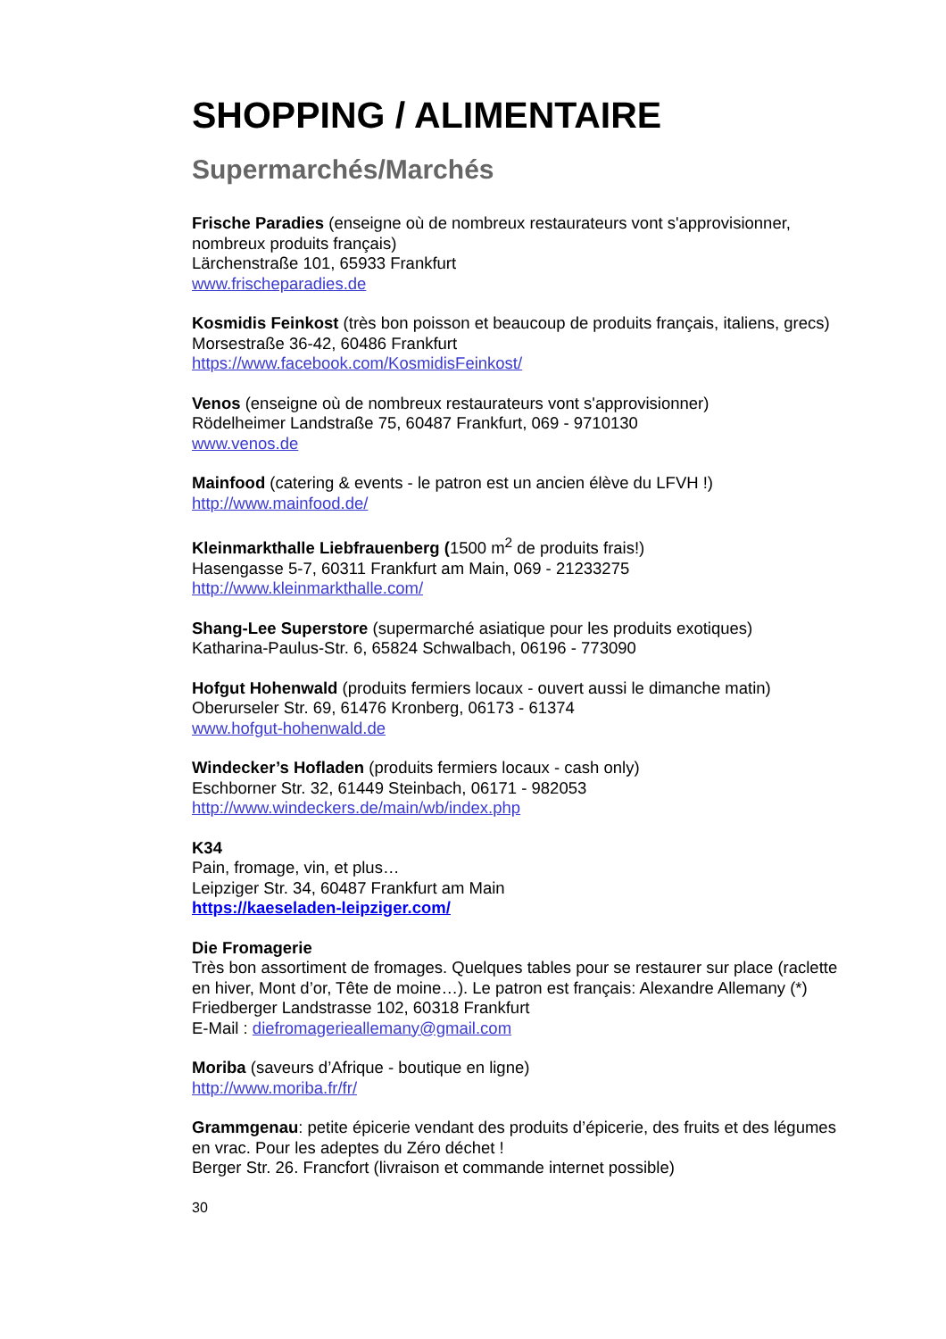SHOPPING / ALIMENTAIRE
Supermarchés/Marchés
Frische Paradies (enseigne où de nombreux restaurateurs vont s'approvisionner, nombreux produits français)
Lärchenstraße 101, 65933 Frankfurt
www.frischeparadies.de
Kosmidis Feinkost (très bon poisson et beaucoup de produits français, italiens, grecs)
Morsestraße 36-42, 60486 Frankfurt
https://www.facebook.com/KosmidisFeinkost/
Venos (enseigne où de nombreux restaurateurs vont s'approvisionner)
Rödelheimer Landstraße 75, 60487 Frankfurt, 069 - 9710130
www.venos.de
Mainfood (catering & events - le patron est un ancien élève du LFVH !)
http://www.mainfood.de/
Kleinmarkthalle Liebfrauenberg (1500 m<sup>2</sup> de produits frais!)
Hasengasse 5-7, 60311 Frankfurt am Main, 069 - 21233275
http://www.kleinmarkthalle.com/
Shang-Lee Superstore (supermarché asiatique pour les produits exotiques)
Katharina-Paulus-Str. 6, 65824 Schwalbach, 06196 - 773090
Hofgut Hohenwald (produits fermiers locaux - ouvert aussi le dimanche matin)
Oberurseler Str. 69, 61476 Kronberg, 06173 - 61374
www.hofgut-hohenwald.de
Windecker’s Hofladen (produits fermiers locaux - cash only)
Eschborner Str. 32, 61449 Steinbach, 06171 - 982053
http://www.windeckers.de/main/wb/index.php
K34
Pain, fromage, vin, et plus…
Leipziger Str. 34, 60487 Frankfurt am Main
https://kaeseladen-leipziger.com/
Die Fromagerie
Très bon assortiment de fromages. Quelques tables pour se restaurer sur place (raclette en hiver, Mont d’or, Tête de moine…). Le patron est français: Alexandre Allemany (*)
Friedberger Landstrasse 102, 60318 Frankfurt
E-Mail : diefromagerieallemany@gmail.com
Moriba (saveurs d’Afrique - boutique en ligne)
http://www.moriba.fr/fr/
Grammgenau: petite épicerie vendant des produits d’épicerie, des fruits et des légumes en vrac. Pour les adeptes du Zéro déchet !
Berger Str. 26. Francfort (livraison et commande internet possible)
30